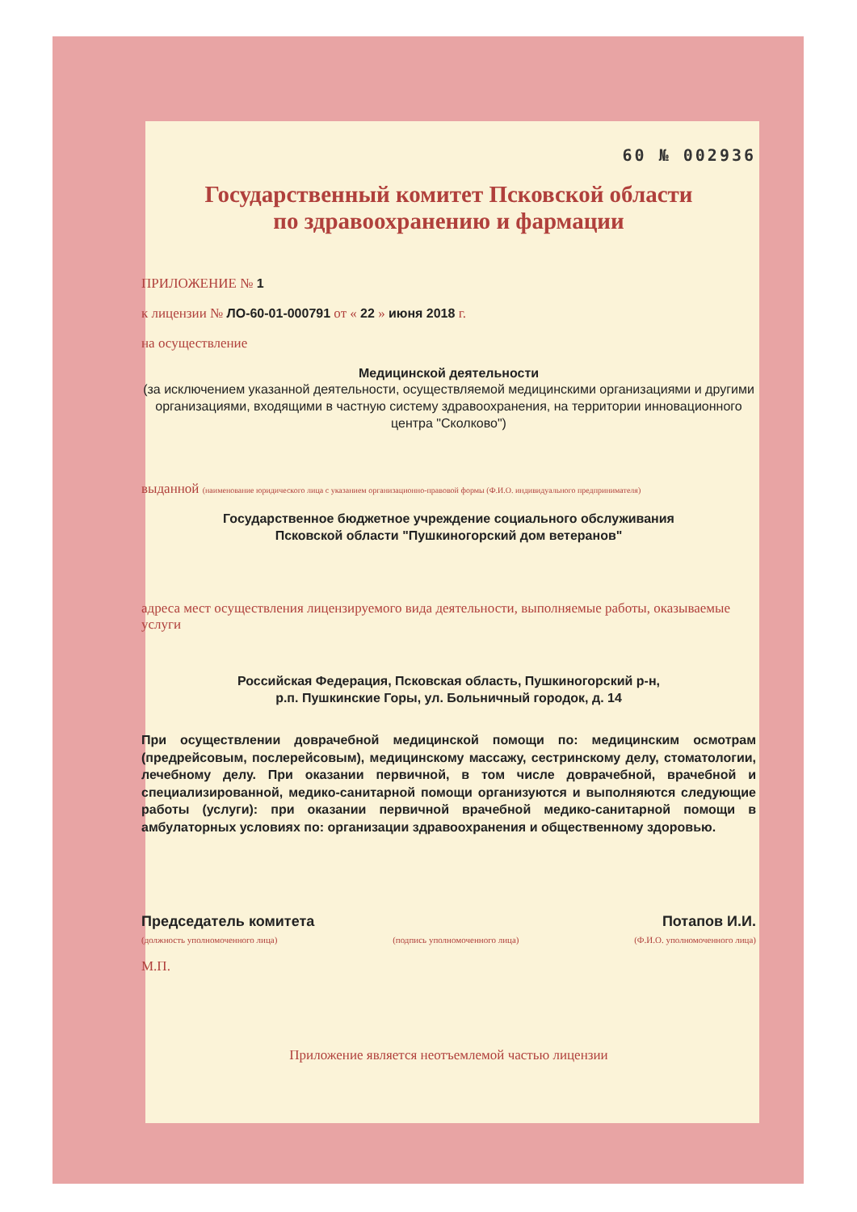60 № 002936
Государственный комитет Псковской области
по здравоохранению и фармации
ПРИЛОЖЕНИЕ № 1
к лицензии № ЛО-60-01-000791 от « 22 » июня 2018 г.
на осуществление
Медицинской деятельности
(за исключением указанной деятельности, осуществляемой медицинскими организациями и другими организациями, входящими в частную систему здравоохранения, на территории инновационного центра "Сколково")
выданной (наименование юридического лица с указанием организационно-правовой формы (Ф.И.О. индивидуального предпринимателя)
Государственное бюджетное учреждение социального обслуживания
Псковской области "Пушкиногорский дом ветеранов"
адреса мест осуществления лицензируемого вида деятельности, выполняемые работы, оказываемые услуги
Российская Федерация, Псковская область, Пушкиногорский р-н,
р.п. Пушкинские Горы, ул. Больничный городок, д. 14
При осуществлении доврачебной медицинской помощи по: медицинским осмотрам (предрейсовым, послерейсовым), медицинскому массажу, сестринскому делу, стоматологии, лечебному делу. При оказании первичной, в том числе доврачебной, врачебной и специализированной, медико-санитарной помощи организуются и выполняются следующие работы (услуги): при оказании первичной врачебной медико-санитарной помощи в амбулаторных условиях по: организации здравоохранения и общественному здоровью.
Председатель комитета Потапов И.И.
(должность уполномоченного лица) (подпись уполномоченного лица) (Ф.И.О. уполномоченного лица)
М.П.
Приложение является неотъемлемой частью лицензии